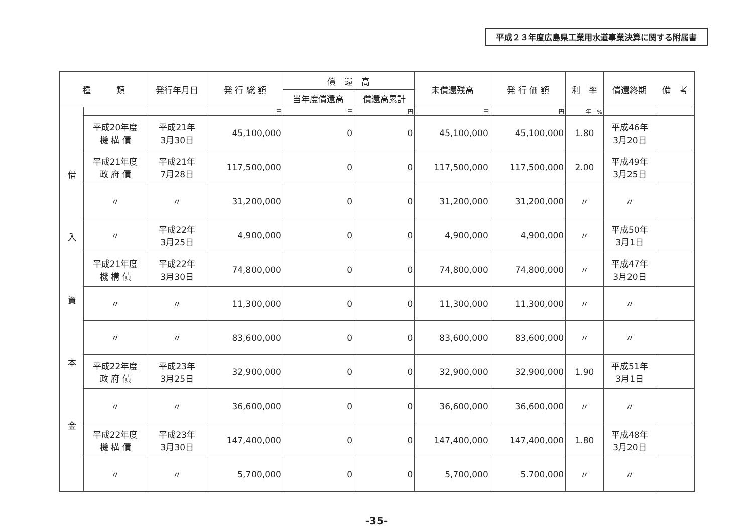平成２３年度広島県工業用水道事業決算に関する附属書
| 種 類 | | 発行年月日 | 発 行 総 額 | 償 還 高 | | 未償還残高 | 発 行 価 額 | 利 率 | 償還終期 | 備 考 |
| --- | --- | --- | --- | --- | --- | --- | --- | --- | --- | --- |
| | | | | 当年度償還高 | 償還高累計 | | | | | |
| 借 入 資 本 金 | | | 円 | 円 | 円 | 円 | 円 | 年 % | | |
| | 平成20年度 機 構 債 | 平成21年 3月30日 | 45,100,000 | 0 | 0 | 45,100,000 | 45,100,000 | 1.80 | 平成46年 3月20日 | |
| | 平成21年度 政 府 債 | 平成21年 7月28日 | 117,500,000 | 0 | 0 | 117,500,000 | 117,500,000 | 2.00 | 平成49年 3月25日 | |
| | 〃 | 〃 | 31,200,000 | 0 | 0 | 31,200,000 | 31,200,000 | 〃 | 〃 | |
| | 〃 | 平成22年 3月25日 | 4,900,000 | 0 | 0 | 4,900,000 | 4,900,000 | 〃 | 平成50年 3月1日 | |
| | 平成21年度 機 構 債 | 平成22年 3月30日 | 74,800,000 | 0 | 0 | 74,800,000 | 74,800,000 | 〃 | 平成47年 3月20日 | |
| | 〃 | 〃 | 11,300,000 | 0 | 0 | 11,300,000 | 11,300,000 | 〃 | 〃 | |
| | 〃 | 〃 | 83,600,000 | 0 | 0 | 83,600,000 | 83,600,000 | 〃 | 〃 | |
| | 平成22年度 政 府 債 | 平成23年 3月25日 | 32,900,000 | 0 | 0 | 32,900,000 | 32,900,000 | 1.90 | 平成51年 3月1日 | |
| | 〃 | 〃 | 36,600,000 | 0 | 0 | 36,600,000 | 36,600,000 | 〃 | 〃 | |
| | 平成22年度 機 構 債 | 平成23年 3月30日 | 147,400,000 | 0 | 0 | 147,400,000 | 147,400,000 | 1.80 | 平成48年 3月20日 | |
| | 〃 | 〃 | 5,700,000 | 0 | 0 | 5,700,000 | 5.700,000 | 〃 | 〃 | |
-35-